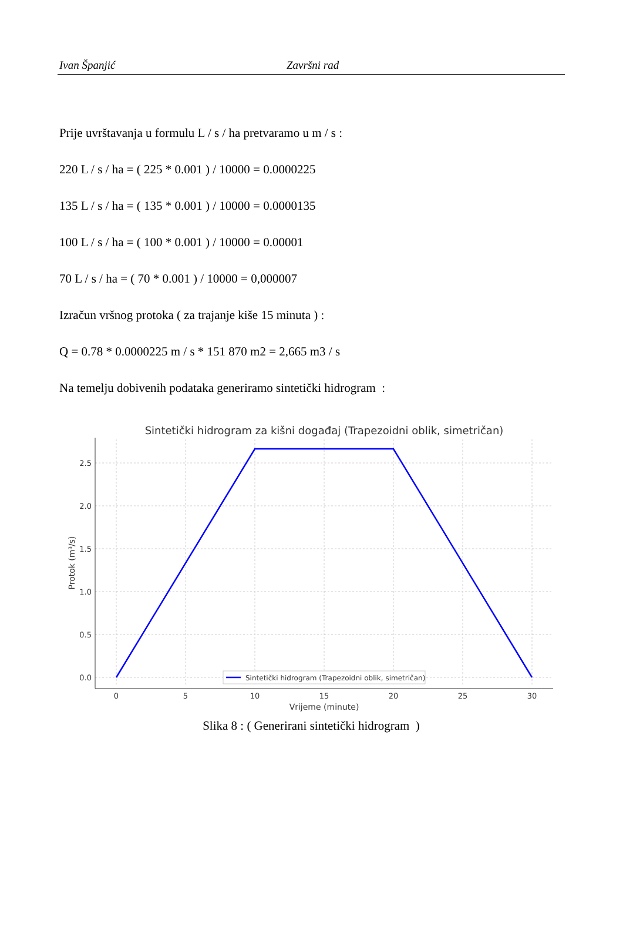Ivan Španjić Završni rad
Prije uvrštavanja u formulu L / s / ha pretvaramo u m / s :
220 L / s / ha = ( 225 * 0.001 ) / 10000 = 0.0000225
135 L / s / ha = ( 135 * 0.001 ) / 10000 = 0.0000135
100 L / s / ha = ( 100 * 0.001 ) / 10000 = 0.00001
70 L / s / ha = ( 70 * 0.001 ) / 10000 = 0,000007
Izračun vršnog protoka ( za trajanje kiše 15 minuta ) :
Q = 0.78 * 0.0000225 m / s * 151 870 m2 = 2,665 m3 / s
Na temelju dobivenih podataka generiramo sintetički hidrogram :
Sintetički hidrogram za kišni događaj (Trapezoidni oblik, simetričan)
2.5
2.0
1.5
1.0
0.5
0.0
0
5
10
15
20
25
30
Vrijeme (minute)
Protok (m³/s)
Sintetički hidrogram (Trapezoidni oblik, simetričan)
Slika 8 : ( Generirani sintetički hidrogram )